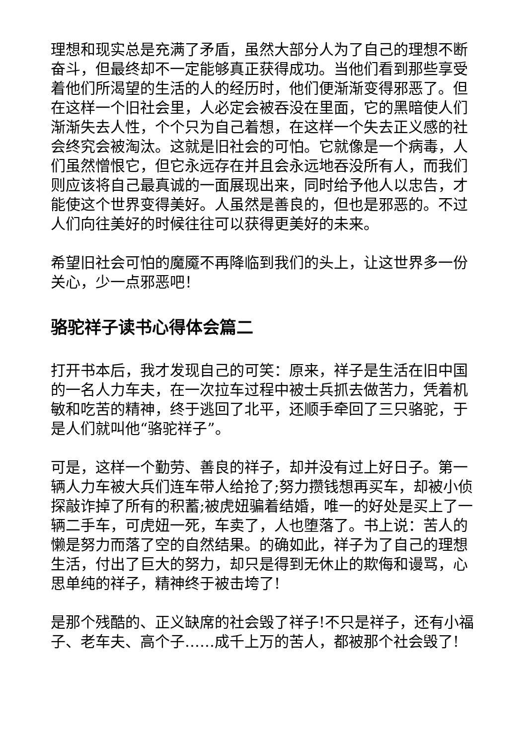理想和现实总是充满了矛盾，虽然大部分人为了自己的理想不断奋斗，但最终却不一定能够真正获得成功。当他们看到那些享受着他们所渴望的生活的人的经历时，他们便渐渐变得邪恶了。但在这样一个旧社会里，人必定会被吞没在里面，它的黑暗使人们渐渐失去人性，个个只为自己着想，在这样一个失去正义感的社会终究会被淘汰。这就是旧社会的可怕。它就像是一个病毒，人们虽然憎恨它，但它永远存在并且会永远地吞没所有人，而我们则应该将自己最真诚的一面展现出来，同时给予他人以忠告，才能使这个世界变得美好。人虽然是善良的，但也是邪恶的。不过人们向往美好的时候往往可以获得更美好的未来。
希望旧社会可怕的魔魇不再降临到我们的头上，让这世界多一份关心，少一点邪恶吧！
骆驼祥子读书心得体会篇二
打开书本后，我才发现自己的可笑：原来，祥子是生活在旧中国的一名人力车夫，在一次拉车过程中被士兵抓去做苦力，凭着机敏和吃苦的精神，终于逃回了北平，还顺手牵回了三只骆驼，于是人们就叫他“骆驼祥子”。
可是，这样一个勤劳、善良的祥子，却并没有过上好日子。第一辆人力车被大兵们连车带人给抢了;努力攒钱想再买车，却被小侦探敲诈掉了所有的积蓄;被虎妞骗着结婚，唯一的好处是买上了一辆二手车，可虎妞一死，车卖了，人也堕落了。书上说：苦人的懒是努力而落了空的自然结果。的确如此，祥子为了自己的理想生活，付出了巨大的努力，却只是得到无休止的欺侮和谩骂，心思单纯的祥子，精神终于被击垮了!
是那个残酷的、正义缺席的社会毁了祥子!不只是祥子，还有小福子、老车夫、高个子……成千上万的苦人，都被那个社会毁了!